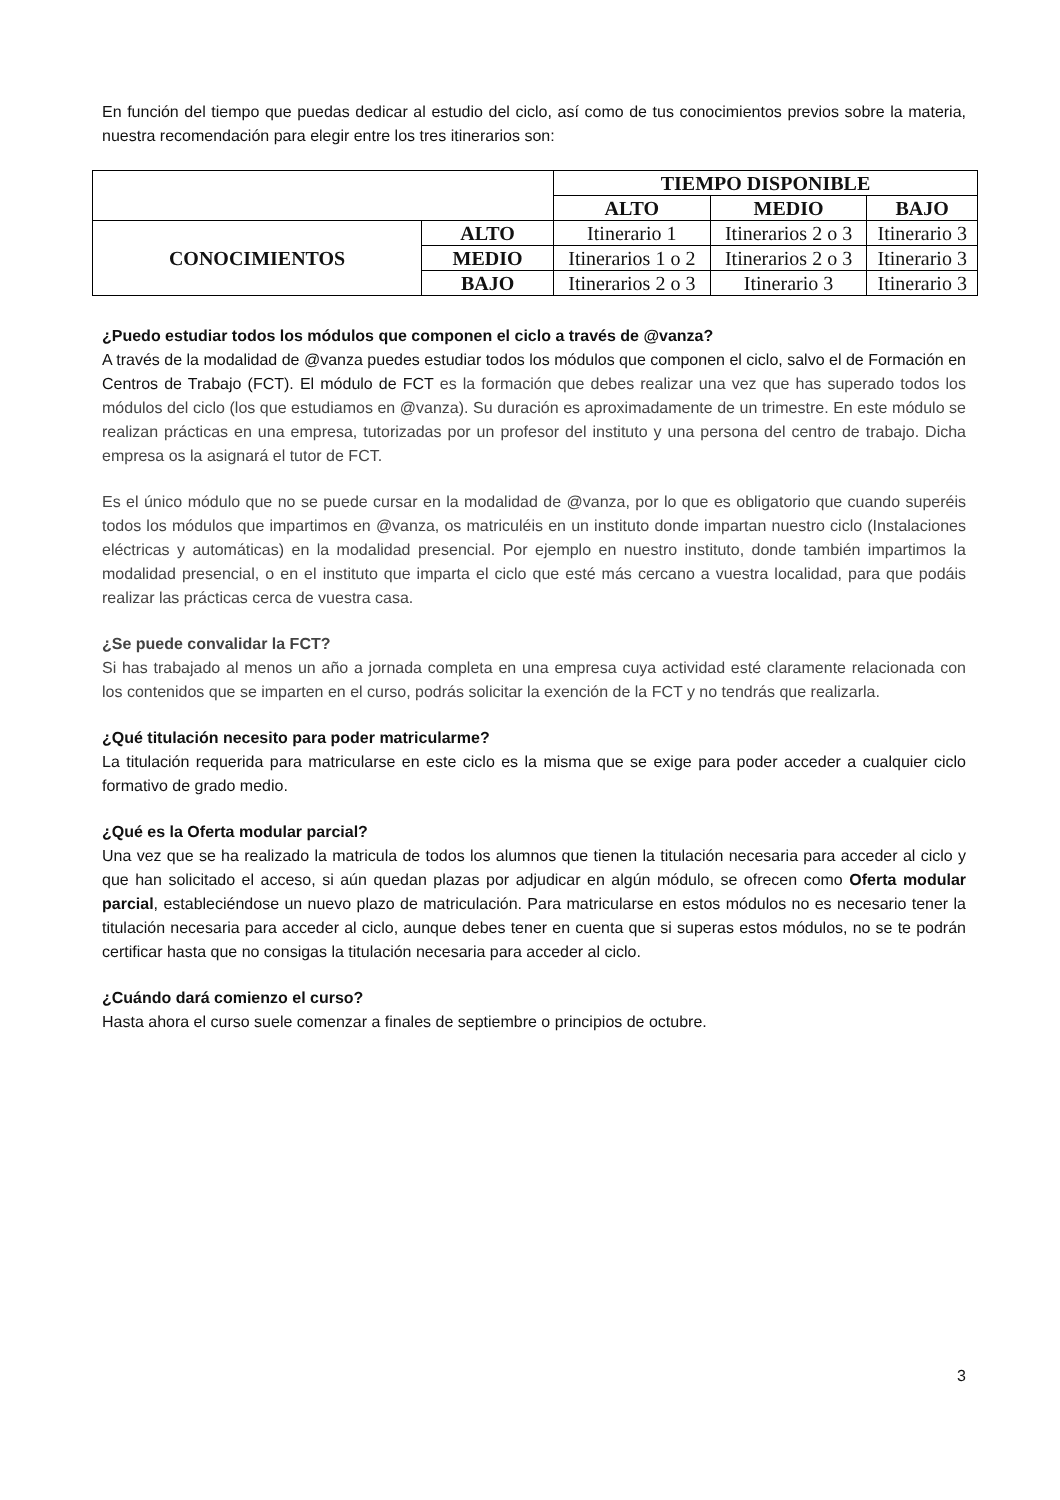En función del tiempo que puedas dedicar al estudio del ciclo, así como de tus conocimientos previos sobre la materia, nuestra recomendación para elegir entre los tres itinerarios son:
| | | TIEMPO DISPONIBLE | | |
| | | ALTO | MEDIO | BAJO |
| CONOCIMIENTOS | ALTO | Itinerario 1 | Itinerarios 2 o 3 | Itinerario 3 |
| | MEDIO | Itinerarios 1 o 2 | Itinerarios 2 o 3 | Itinerario 3 |
| | BAJO | Itinerarios 2 o 3 | Itinerario 3 | Itinerario 3 |
¿Puedo estudiar todos los módulos que componen el ciclo a través de @vanza?
A través de la modalidad de @vanza puedes estudiar todos los módulos que componen el ciclo, salvo el de Formación en Centros de Trabajo (FCT). El módulo de FCT es la formación que debes realizar una vez que has superado todos los módulos del ciclo (los que estudiamos en @vanza). Su duración es aproximadamente de un trimestre. En este módulo se realizan prácticas en una empresa, tutorizadas por un profesor del instituto y una persona del centro de trabajo. Dicha empresa os la asignará el tutor de FCT.
Es el único módulo que no se puede cursar en la modalidad de @vanza, por lo que es obligatorio que cuando superéis todos los módulos que impartimos en @vanza, os matriculéis en un instituto donde impartan nuestro ciclo (Instalaciones eléctricas y automáticas) en la modalidad presencial. Por ejemplo en nuestro instituto, donde también impartimos la modalidad presencial, o en el instituto que imparta el ciclo que esté más cercano a vuestra localidad, para que podáis realizar las prácticas cerca de vuestra casa.
¿Se puede convalidar la FCT?
Si has trabajado al menos un año a jornada completa en una empresa cuya actividad esté claramente relacionada con los contenidos que se imparten en el curso, podrás solicitar la exención de la FCT y no tendrás que realizarla.
¿Qué titulación necesito para poder matricularme?
La titulación requerida para matricularse en este ciclo es la misma que se exige para poder acceder a cualquier ciclo formativo de grado medio.
¿Qué es la Oferta modular parcial?
Una vez que se ha realizado la matricula de todos los alumnos que tienen la titulación necesaria para acceder al ciclo y que han solicitado el acceso, si aún quedan plazas por adjudicar en algún módulo, se ofrecen como Oferta modular parcial, estableciéndose un nuevo plazo de matriculación. Para matricularse en estos módulos no es necesario tener la titulación necesaria para acceder al ciclo, aunque debes tener en cuenta que si superas estos módulos, no se te podrán certificar hasta que no consigas la titulación necesaria para acceder al ciclo.
¿Cuándo dará comienzo el curso?
Hasta ahora el curso suele comenzar a finales de septiembre o principios de octubre.
3